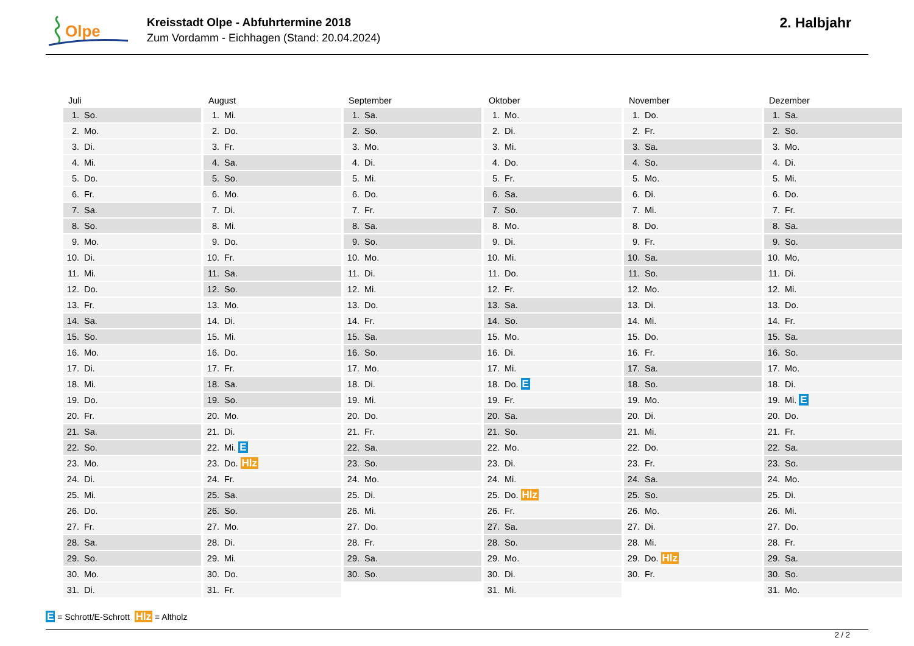Olpe
Kreisstadt Olpe - Abfuhrtermine 2018
Zum Vordamm - Eichhagen (Stand: 20.04.2024)
2. Halbjahr
| Juli | August | September | Oktober | November | Dezember |
| --- | --- | --- | --- | --- | --- |
| 1. So. | 1. Mi. | 1. Sa. | 1. Mo. | 1. Do. | 1. Sa. |
| 2. Mo. | 2. Do. | 2. So. | 2. Di. | 2. Fr. | 2. So. |
| 3. Di. | 3. Fr. | 3. Mo. | 3. Mi. | 3. Sa. | 3. Mo. |
| 4. Mi. | 4. Sa. | 4. Di. | 4. Do. | 4. So. | 4. Di. |
| 5. Do. | 5. So. | 5. Mi. | 5. Fr. | 5. Mo. | 5. Mi. |
| 6. Fr. | 6. Mo. | 6. Do. | 6. Sa. | 6. Di. | 6. Do. |
| 7. Sa. | 7. Di. | 7. Fr. | 7. So. | 7. Mi. | 7. Fr. |
| 8. So. | 8. Mi. | 8. Sa. | 8. Mo. | 8. Do. | 8. Sa. |
| 9. Mo. | 9. Do. | 9. So. | 9. Di. | 9. Fr. | 9. So. |
| 10. Di. | 10. Fr. | 10. Mo. | 10. Mi. | 10. Sa. | 10. Mo. |
| 11. Mi. | 11. Sa. | 11. Di. | 11. Do. | 11. So. | 11. Di. |
| 12. Do. | 12. So. | 12. Mi. | 12. Fr. | 12. Mo. | 12. Mi. |
| 13. Fr. | 13. Mo. | 13. Do. | 13. Sa. | 13. Di. | 13. Do. |
| 14. Sa. | 14. Di. | 14. Fr. | 14. So. | 14. Mi. | 14. Fr. |
| 15. So. | 15. Mi. | 15. Sa. | 15. Mo. | 15. Do. | 15. Sa. |
| 16. Mo. | 16. Do. | 16. So. | 16. Di. | 16. Fr. | 16. So. |
| 17. Di. | 17. Fr. | 17. Mo. | 17. Mi. | 17. Sa. | 17. Mo. |
| 18. Mi. | 18. Sa. | 18. Di. | 18. Do. E | 18. So. | 18. Di. |
| 19. Do. | 19. So. | 19. Mi. | 19. Fr. | 19. Mo. | 19. Mi. E |
| 20. Fr. | 20. Mo. | 20. Do. | 20. Sa. | 20. Di. | 20. Do. |
| 21. Sa. | 21. Di. | 21. Fr. | 21. So. | 21. Mi. | 21. Fr. |
| 22. So. | 22. Mi. E | 22. Sa. | 22. Mo. | 22. Do. | 22. Sa. |
| 23. Mo. | 23. Do. Hlz | 23. So. | 23. Di. | 23. Fr. | 23. So. |
| 24. Di. | 24. Fr. | 24. Mo. | 24. Mi. | 24. Sa. | 24. Mo. |
| 25. Mi. | 25. Sa. | 25. Di. | 25. Do. Hlz | 25. So. | 25. Di. |
| 26. Do. | 26. So. | 26. Mi. | 26. Fr. | 26. Mo. | 26. Mi. |
| 27. Fr. | 27. Mo. | 27. Do. | 27. Sa. | 27. Di. | 27. Do. |
| 28. Sa. | 28. Di. | 28. Fr. | 28. So. | 28. Mi. | 28. Fr. |
| 29. So. | 29. Mi. | 29. Sa. | 29. Mo. | 29. Do. Hlz | 29. Sa. |
| 30. Mo. | 30. Do. | 30. So. | 30. Di. | 30. Fr. | 30. So. |
| 31. Di. | 31. Fr. | | 31. Mi. | | 31. Mo. |
E = Schrott/E-Schrott Hlz = Altholz
2 / 2